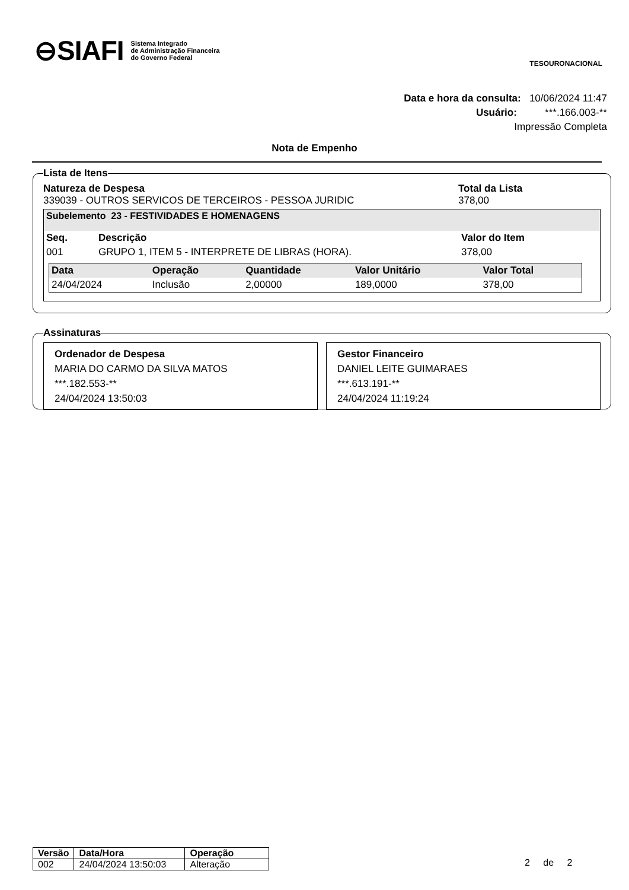⊖SIAFI Sistema Integrado
de Administração Financeira
do Governo Federal
TESOURONACIONAL
Data e hora da consulta: 10/06/2024 11:47
Usuário: ***.166.003-**
Impressão Completa
Nota de Empenho
Lista de Itens
| Natureza de Despesa | Total da Lista |
| --- | --- |
| 339039 - OUTROS SERVICOS DE TERCEIROS - PESSOA JURIDIC | 378,00 |
Subelemento 23 - FESTIVIDADES E HOMENAGENS
| Seq. | Descrição | Valor do Item |
| --- | --- | --- |
| 001 | GRUPO 1, ITEM 5 - INTERPRETE DE LIBRAS (HORA). | 378,00 |
| Data | Operação | Quantidade | Valor Unitário | Valor Total |
| --- | --- | --- | --- | --- |
| 24/04/2024 | Inclusão | 2,00000 | 189,0000 | 378,00 |
Assinaturas
Ordenador de Despesa
MARIA DO CARMO DA SILVA MATOS
***.182.553-**
24/04/2024 13:50:03
Gestor Financeiro
DANIEL LEITE GUIMARAES
***.613.191-**
24/04/2024 11:19:24
| Versão | Data/Hora | Operação |
| --- | --- | --- |
| 002 | 24/04/2024 13:50:03 | Alteração |
2 de 2